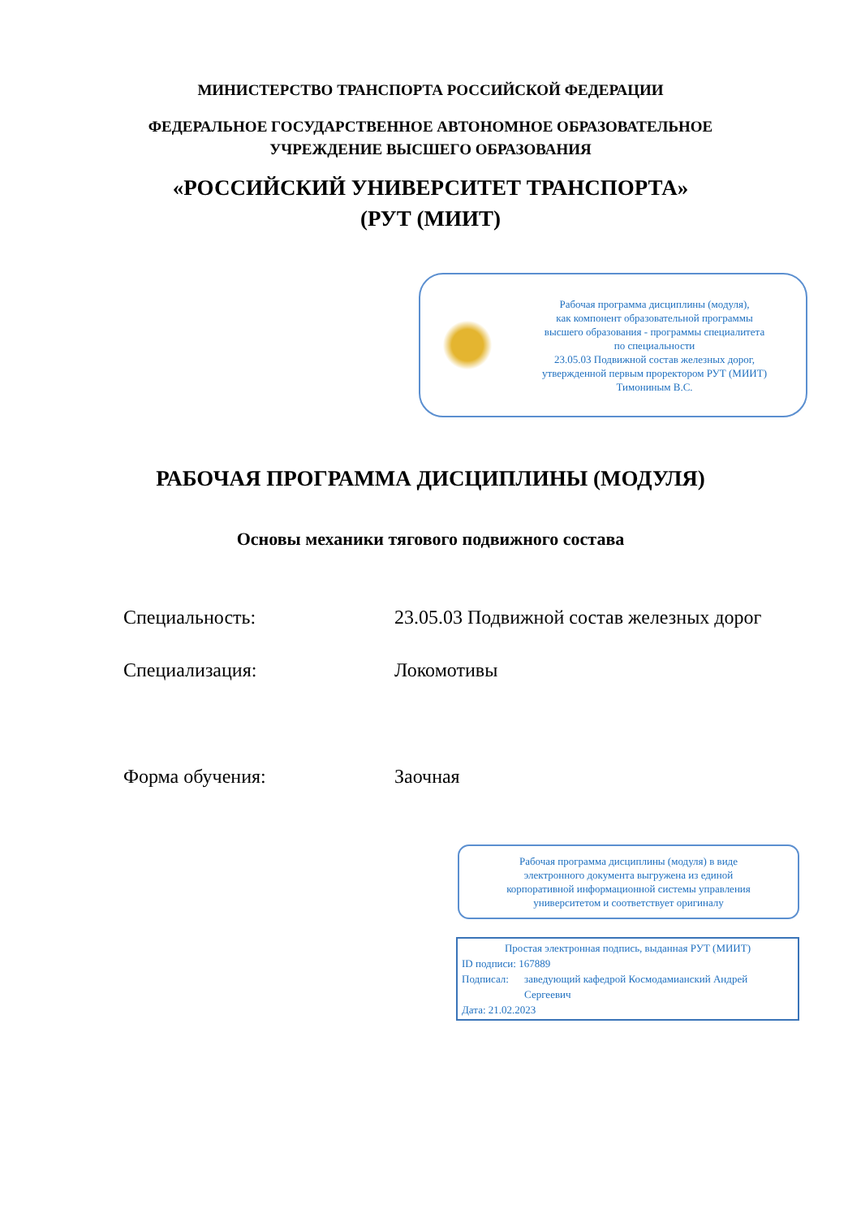МИНИСТЕРСТВО ТРАНСПОРТА РОССИЙСКОЙ ФЕДЕРАЦИИ
ФЕДЕРАЛЬНОЕ ГОСУДАРСТВЕННОЕ АВТОНОМНОЕ ОБРАЗОВАТЕЛЬНОЕ
УЧРЕЖДЕНИЕ ВЫСШЕГО ОБРАЗОВАНИЯ
«РОССИЙСКИЙ УНИВЕРСИТЕТ ТРАНСПОРТА»
(РУТ (МИИТ)
Рабочая программа дисциплины (модуля),
как компонент образовательной программы
высшего образования - программы специалитета
по специальности
23.05.03 Подвижной состав железных дорог,
утвержденной первым проректором РУТ (МИИТ)
Тимониным В.С.
РАБОЧАЯ ПРОГРАММА ДИСЦИПЛИНЫ (МОДУЛЯ)
Основы механики тягового подвижного состава
Специальность: 23.05.03 Подвижной состав железных дорог
Специализация: Локомотивы
Форма обучения: Заочная
Рабочая программа дисциплины (модуля) в виде
электронного документа выгружена из единой
корпоративной информационной системы управления
университетом и соответствует оригиналу
Простая электронная подпись, выданная РУТ (МИИТ)
ID подписи: 167889
Подписал: заведующий кафедрой Космодамианский Андрей Сергеевич
Дата: 21.02.2023